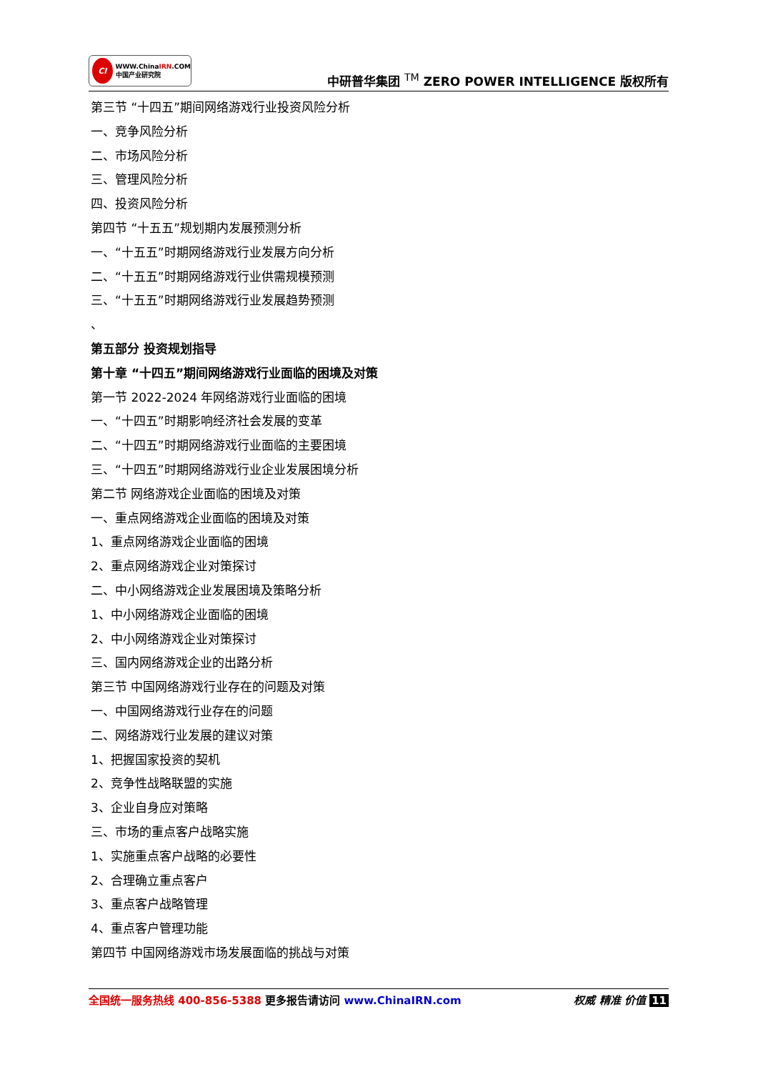CI WWW.ChinaIRN.COM
中国产业研究院
中研普华集团 <sup>TM</sup> ZERO POWER INTELLIGENCE 版权所有
第三节 “十四五”期间网络游戏行业投资风险分析
一、竞争风险分析
二、市场风险分析
三、管理风险分析
四、投资风险分析
第四节 “十五五”规划期内发展预测分析
一、“十五五”时期网络游戏行业发展方向分析
二、“十五五”时期网络游戏行业供需规模预测
三、“十五五”时期网络游戏行业发展趋势预测
、
第五部分 投资规划指导
第十章 “十四五”期间网络游戏行业面临的困境及对策
第一节 2022-2024 年网络游戏行业面临的困境
一、“十四五”时期影响经济社会发展的变革
二、“十四五”时期网络游戏行业面临的主要困境
三、“十四五”时期网络游戏行业企业发展困境分析
第二节 网络游戏企业面临的困境及对策
一、重点网络游戏企业面临的困境及对策
1、重点网络游戏企业面临的困境
2、重点网络游戏企业对策探讨
二、中小网络游戏企业发展困境及策略分析
1、中小网络游戏企业面临的困境
2、中小网络游戏企业对策探讨
三、国内网络游戏企业的出路分析
第三节 中国网络游戏行业存在的问题及对策
一、中国网络游戏行业存在的问题
二、网络游戏行业发展的建议对策
1、把握国家投资的契机
2、竞争性战略联盟的实施
3、企业自身应对策略
三、市场的重点客户战略实施
1、实施重点客户战略的必要性
2、合理确立重点客户
3、重点客户战略管理
4、重点客户管理功能
第四节 中国网络游戏市场发展面临的挑战与对策
全国统一服务热线 400-856-5388 更多报告请访问 www.ChinaIRN.com
权威 精准 价值 11